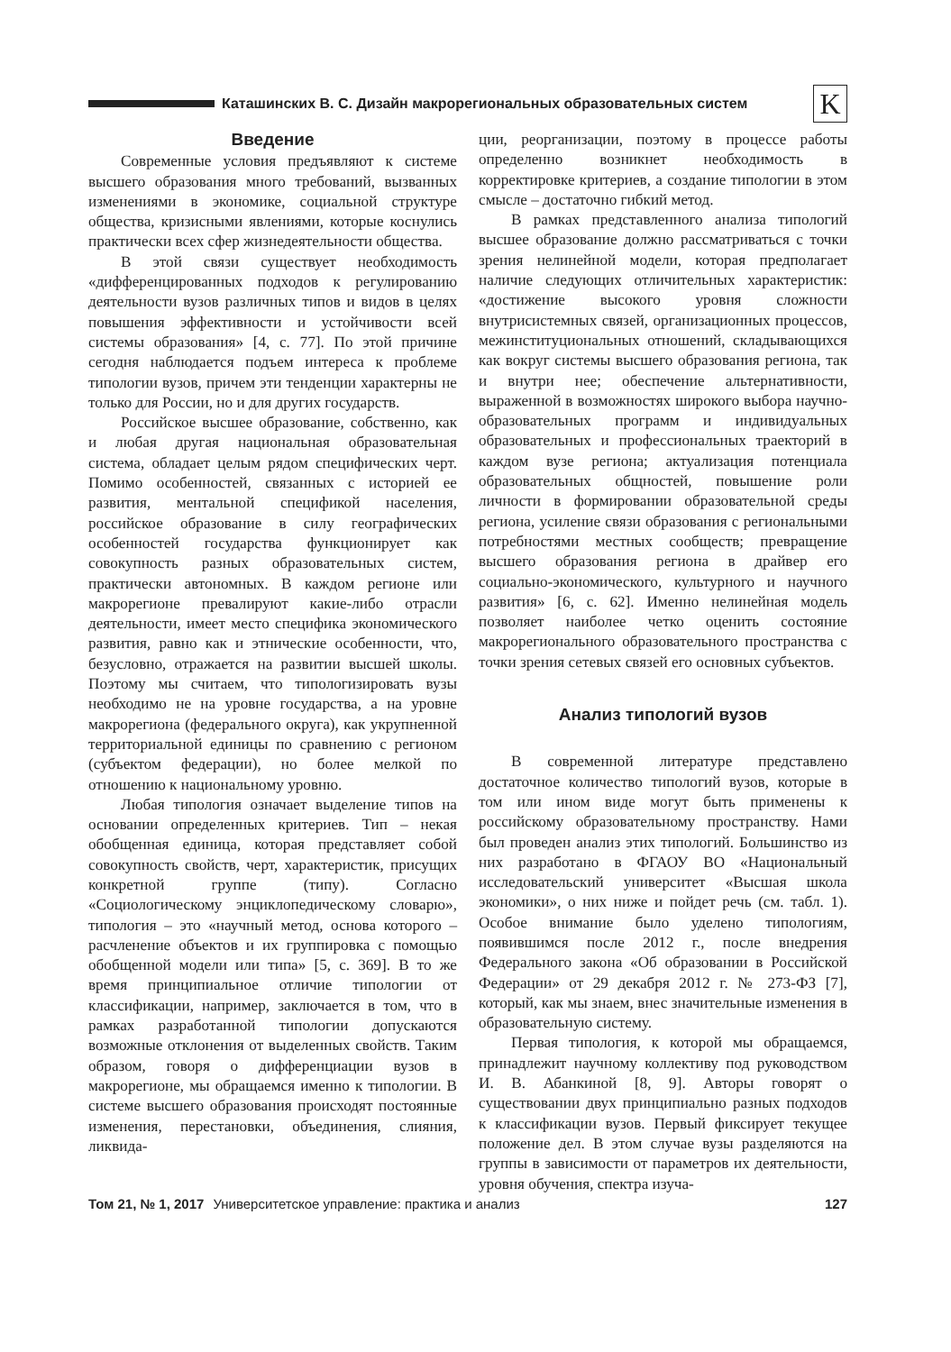Каташинских В. С. Дизайн макрорегиональных образовательных систем
K
Введение
Современные условия предъявляют к системе высшего образования много требований, вызванных изменениями в экономике, социальной структуре общества, кризисными явлениями, которые коснулись практически всех сфер жизнедеятельности общества.
В этой связи существует необходимость «дифференцированных подходов к регулированию деятельности вузов различных типов и видов в целях повышения эффективности и устойчивости всей системы образования» [4, с. 77]. По этой причине сегодня наблюдается подъем интереса к проблеме типологии вузов, причем эти тенденции характерны не только для России, но и для других государств.
Российское высшее образование, собственно, как и любая другая национальная образовательная система, обладает целым рядом специфических черт. Помимо особенностей, связанных с историей ее развития, ментальной спецификой населения, российское образование в силу географических особенностей государства функционирует как совокупность разных образовательных систем, практически автономных. В каждом регионе или макрорегионе превалируют какие-либо отрасли деятельности, имеет место специфика экономического развития, равно как и этнические особенности, что, безусловно, отражается на развитии высшей школы. Поэтому мы считаем, что типологизировать вузы необходимо не на уровне государства, а на уровне макрорегиона (федерального округа), как укрупненной территориальной единицы по сравнению с регионом (субъектом федерации), но более мелкой по отношению к национальному уровню.
Любая типология означает выделение типов на основании определенных критериев. Тип – некая обобщенная единица, которая представляет собой совокупность свойств, черт, характеристик, присущих конкретной группе (типу). Согласно «Социологическому энциклопедическому словарю», типология – это «научный метод, основа которого – расчленение объектов и их группировка с помощью обобщенной модели или типа» [5, с. 369]. В то же время принципиальное отличие типологии от классификации, например, заключается в том, что в рамках разработанной типологии допускаются возможные отклонения от выделенных свойств. Таким образом, говоря о дифференциации вузов в макрорегионе, мы обращаемся именно к типологии. В системе высшего образования происходят постоянные изменения, перестановки, объединения, слияния, ликвида-
ции, реорганизации, поэтому в процессе работы определенно возникнет необходимость в корректировке критериев, а создание типологии в этом смысле – достаточно гибкий метод.
В рамках представленного анализа типологий высшее образование должно рассматриваться с точки зрения нелинейной модели, которая предполагает наличие следующих отличительных характеристик: «достижение высокого уровня сложности внутрисистемных связей, организационных процессов, межинституциональных отношений, складывающихся как вокруг системы высшего образования региона, так и внутри нее; обеспечение альтернативности, выраженной в возможностях широкого выбора научно-образовательных программ и индивидуальных образовательных и профессиональных траекторий в каждом вузе региона; актуализация потенциала образовательных общностей, повышение роли личности в формировании образовательной среды региона, усиление связи образования с региональными потребностями местных сообществ; превращение высшего образования региона в драйвер его социально-экономического, культурного и научного развития» [6, с. 62]. Именно нелинейная модель позволяет наиболее четко оценить состояние макрорегионального образовательного пространства с точки зрения сетевых связей его основных субъектов.
Анализ типологий вузов
В современной литературе представлено достаточное количество типологий вузов, которые в том или ином виде могут быть применены к российскому образовательному пространству. Нами был проведен анализ этих типологий. Большинство из них разработано в ФГАОУ ВО «Национальный исследовательский университет «Высшая школа экономики», о них ниже и пойдет речь (см. табл. 1). Особое внимание было уделено типологиям, появившимся после 2012 г., после внедрения Федерального закона «Об образовании в Российской Федерации» от 29 декабря 2012 г. № 273-ФЗ [7], который, как мы знаем, внес значительные изменения в образовательную систему.
Первая типология, к которой мы обращаемся, принадлежит научному коллективу под руководством И. В. Абанкиной [8, 9]. Авторы говорят о существовании двух принципиально разных подходов к классификации вузов. Первый фиксирует текущее положение дел. В этом случае вузы разделяются на группы в зависимости от параметров их деятельности, уровня обучения, спектра изуча-
Том 21, № 1, 2017 Университетское управление: практика и анализ 127